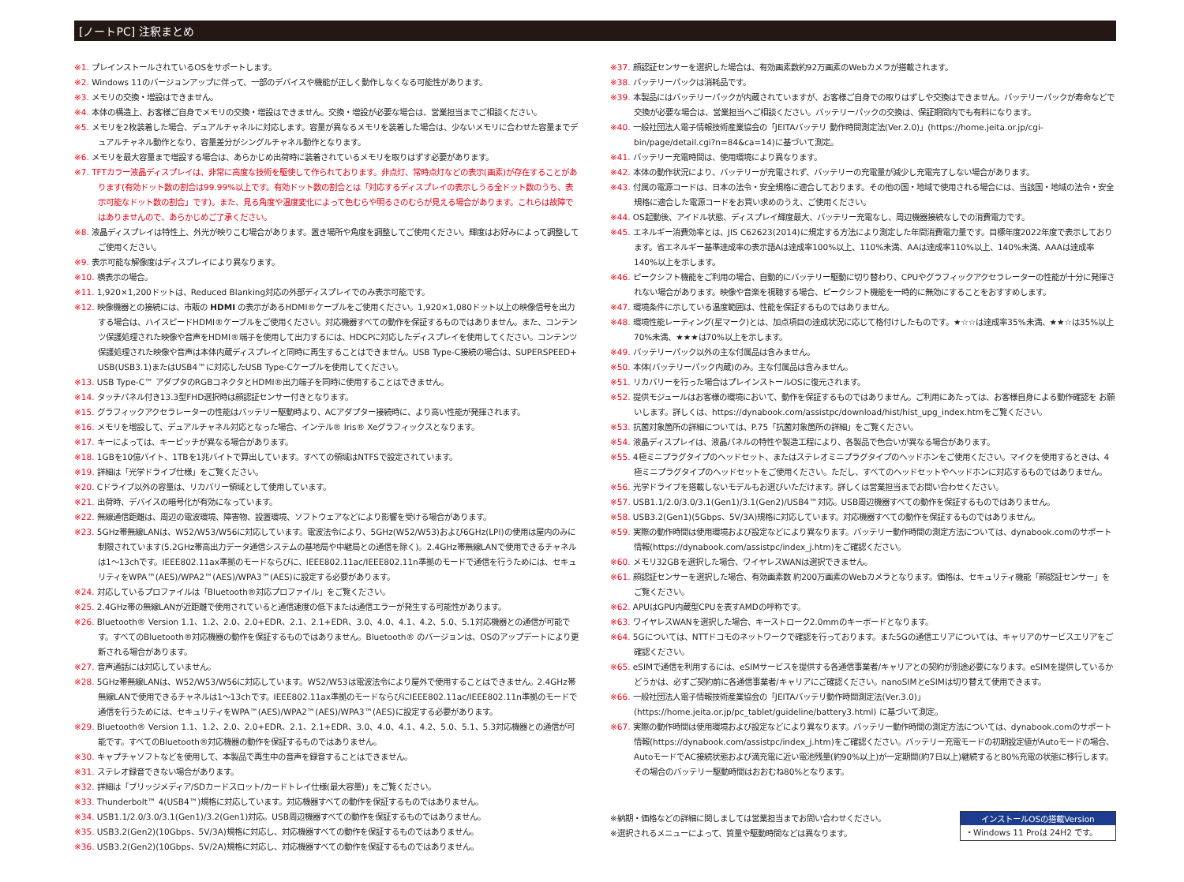[ノートPC] 注釈まとめ
※1. プレインストールされているOSをサポートします。
※2. Windows 11のバージョンアップに伴って、一部のデバイスや機能が正しく動作しなくなる可能性があります。
※3. メモリの交換・増設はできません。
※4. 本体の構造上、お客様ご自身でメモリの交換・増設はできません。交換・増設が必要な場合は、営業担当までご相談ください。
※5. メモリを2枚装着した場合、デュアルチャネルに対応します。容量が異なるメモリを装着した場合は、少ないメモリに合わせた容量までデュアルチャネル動作となり、容量差分がシングルチャネル動作となります。
※6. メモリを最大容量まで増設する場合は、あらかじめ出荷時に装着されているメモリを取りはずす必要があります。
※7. TFTカラー液晶ディスプレイは、非常に高度な技術を駆使して作られております。非点灯、常時点灯などの表示(画素)が存在することがあります(有効ドット数の割合は99.99%以上です。有効ドット数の割合とは「対応するディスプレイの表示しうる全ドット数のうち、表示可能なドット数の割合」です)。また、見る角度や温度変化によって色むらや明るさのむらが見える場合があります。これらは故障ではありませんので、あらかじめご了承ください。
※8. 液晶ディスプレイは特性上、外光が映りこむ場合があります。置き場所や角度を調整してご使用ください。輝度はお好みによって調整してご使用ください。
※9. 表示可能な解像度はディスプレイにより異なります。
※10. 横表示の場合。
※11. 1,920×1,200ドットは、Reduced Blanking対応の外部ディスプレイでのみ表示可能です。
※12. 映像機器との接続には、市販の HDMI の表示があるHDMI®ケーブルをご使用ください。1,920×1,080ドット以上の映像信号を出力する場合は、ハイスピードHDMI®ケーブルをご使用ください。対応機器すべての動作を保証するものではありません。また、コンテンツ保護処理された映像や音声をHDMI®端子を使用して出力するには、HDCPに対応したディスプレイを使用してください。コンテンツ保護処理された映像や音声は本体内蔵ディスプレイと同時に再生することはできません。USB Type-C接続の場合は、SUPERSPEED+ USB(USB3.1)またはUSB4™に対応したUSB Type-Cケーブルを使用してください。
※13. USB Type-C™ アダプタのRGBコネクタとHDMI®出力端子を同時に使用することはできません。
※14. タッチパネル付き13.3型FHD選択時は顔認証センサー付きとなります。
※15. グラフィックアクセラレーターの性能はバッテリー駆動時より、ACアダプター接続時に、より高い性能が発揮されます。
※16. メモリを増設して、デュアルチャネル対応となった場合、インテル® Iris® Xeグラフィックスとなります。
※17. キーによっては、キーピッチが異なる場合があります。
※18. 1GBを10億バイト、1TBを1兆バイトで算出しています。すべての領域はNTFSで設定されています。
※19. 詳細は「光学ドライブ仕様」をご覧ください。
※20. Cドライブ以外の容量は、リカバリー領域として使用しています。
※21. 出荷時、デバイスの暗号化が有効になっています。
※22. 無線通信距離は、周辺の電波環境、障害物、設置環境、ソフトウェアなどにより影響を受ける場合があります。
※23. 5GHz帯無線LANは、W52/W53/W56に対応しています。電波法令により、5GHz(W52/W53)および6GHz(LPI)の使用は屋内のみに制限されています(5.2GHz帯高出力データ通信システムの基地局や中継局との通信を除く)。2.4GHz帯無線LANで使用できるチャネルは1〜13chです。IEEE802.11ax準拠のモードならびに、IEEE802.11ac/IEEE802.11n準拠のモードで通信を行うためには、セキュリティをWPA™(AES)/WPA2™(AES)/WPA3™(AES)に設定する必要があります。
※24. 対応しているプロファイルは「Bluetooth®対応プロファイル」をご覧ください。
※25. 2.4GHz帯の無線LANが近距離で使用されていると通信速度の低下または通信エラーが発生する可能性があります。
※26. Bluetooth® Version 1.1、1.2、2.0、2.0+EDR、2.1、2.1+EDR、3.0、4.0、4.1、4.2、5.0、5.1対応機器との通信が可能です。すべてのBluetooth®対応機器の動作を保証するものではありません。Bluetooth® のバージョンは、OSのアップデートにより更新される場合があります。
※27. 音声通話には対応していません。
※28. 5GHz帯無線LANは、W52/W53/W56に対応しています。W52/W53は電波法令により屋外で使用することはできません。2.4GHz帯無線LANで使用できるチャネルは1〜13chです。IEEE802.11ax準拠のモードならびにIEEE802.11ac/IEEE802.11n準拠のモードで通信を行うためには、セキュリティをWPA™(AES)/WPA2™(AES)/WPA3™(AES)に設定する必要があります。
※29. Bluetooth® Version 1.1、1.2、2.0、2.0+EDR、2.1、2.1+EDR、3.0、4.0、4.1、4.2、5.0、5.1、5.3対応機器との通信が可能です。すべてのBluetooth®対応機器の動作を保証するものではありません。
※30. キャプチャソフトなどを使用して、本製品で再生中の音声を録音することはできません。
※31. ステレオ録音できない場合があります。
※32. 詳細は「ブリッジメディア/SDカードスロット/カードトレイ仕様(最大容量)」をご覧ください。
※33. Thunderbolt™ 4(USB4™)規格に対応しています。対応機器すべての動作を保証するものではありません。
※34. USB1.1/2.0/3.0/3.1(Gen1)/3.2(Gen1)対応。USB周辺機器すべての動作を保証するものではありません。
※35. USB3.2(Gen2)(10Gbps、5V/3A)規格に対応し、対応機器すべての動作を保証するものではありません。
※36. USB3.2(Gen2)(10Gbps、5V/2A)規格に対応し、対応機器すべての動作を保証するものではありません。
※37. 顔認証センサーを選択した場合は、有効画素数約92万画素のWebカメラが搭載されます。
※38. バッテリーパックは消耗品です。
※39. 本製品にはバッテリーパックが内蔵されていますが、お客様ご自身での取りはずしや交換はできません。バッテリーパックが寿命などで交換が必要な場合は、営業担当へご相談ください。バッテリーパックの交換は、保証期間内でも有料になります。
※40. 一般社団法人電子情報技術産業協会の「JEITAバッテリ 動作時間測定法(Ver.2.0)」(https://home.jeita.or.jp/cgi-bin/page/detail.cgi?n=84&ca=14)に基づいて測定。
※41. バッテリー充電時間は、使用環境により異なります。
※42. 本体の動作状況により、バッテリーが充電されず、バッテリーの充電量が減少し充電完了しない場合があります。
※43. 付属の電源コードは、日本の法令・安全規格に適合しております。その他の国・地域で使用される場合には、当該国・地域の法令・安全規格に適合した電源コードをお買い求めのうえ、ご使用ください。
※44. OS起動後、アイドル状態、ディスプレイ輝度最大、バッテリー充電なし、周辺機器接続なしでの消費電力です。
※45. エネルギー消費効率とは、JIS C62623(2014)に規定する方法により測定した年間消費電力量です。目標年度2022年度で表示しております。省エネルギー基準達成率の表示語Aは達成率100%以上、110%未満、AAは達成率110%以上、140%未満、AAAは達成率140%以上を示します。
※46. ピークシフト機能をご利用の場合、自動的にバッテリー駆動に切り替わり、CPUやグラフィックアクセラレーターの性能が十分に発揮されない場合があります。映像や音楽を視聴する場合、ピークシフト機能を一時的に無効にすることをおすすめします。
※47. 環境条件に示している温度範囲は、性能を保証するものではありません。
※48. 環境性能レーティング(星マーク)とは、加点項目の達成状況に応じて格付けしたものです。★☆☆は達成率35%未満、★★☆は35%以上70%未満、★★★は70%以上を示します。
※49. バッテリーパック以外の主な付属品は含みません。
※50. 本体(バッテリーパック内蔵)のみ。主な付属品は含みません。
※51. リカバリーを行った場合はプレインストールOSに復元されます。
※52. 提供モジュールはお客様の環境において、動作を保証するものではありません。ご利用にあたっては、お客様自身による動作確認を お願いします。詳しくは、https://dynabook.com/assistpc/download/hist/hist_upg_index.htmをご覧ください。
※53. 抗菌対象箇所の詳細については、P.75「抗菌対象箇所の詳細」をご覧ください。
※54. 液晶ディスプレイは、液晶パネルの特性や製造工程により、各製品で色合いが異なる場合があります。
※55. 4極ミニプラグタイプのヘッドセット、またはステレオミニプラグタイプのヘッドホンをご使用ください。マイクを使用するときは、4極ミニプラグタイプのヘッドセットをご使用ください。ただし、すべてのヘッドセットやヘッドホンに対応するものではありません。
※56. 光学ドライブを搭載しないモデルもお選びいただけます。詳しくは営業担当までお問い合わせください。
※57. USB1.1/2.0/3.0/3.1(Gen1)/3.1(Gen2)/USB4™対応。USB周辺機器すべての動作を保証するものではありません。
※58. USB3.2(Gen1)(5Gbps、5V/3A)規格に対応しています。対応機器すべての動作を保証するものではありません。
※59. 実際の動作時間は使用環境および設定などにより異なります。バッテリー動作時間の測定方法については、dynabook.comのサポート情報(https://dynabook.com/assistpc/index_j.htm)をご確認ください。
※60. メモリ32GBを選択した場合、ワイヤレスWANは選択できません。
※61. 顔認証センサーを選択した場合、有効画素数 約200万画素のWebカメラとなります。価格は、セキュリティ機能「顔認証センサー」をご覧ください。
※62. APUはGPU内蔵型CPUを表すAMDの呼称です。
※63. ワイヤレスWANを選択した場合、キーストローク2.0mmのキーボードとなります。
※64. 5Gについては、NTTドコモのネットワークで確認を行っております。また5Gの通信エリアについては、キャリアのサービスエリアをご確認ください。
※65. eSIMで通信を利用するには、eSIMサービスを提供する各通信事業者/キャリアとの契約が別途必要になります。eSIMを提供しているかどうかは、必ずご契約前に各通信事業者/キャリアにご確認ください。nanoSIMとeSIMは切り替えて使用できます。
※66. 一般社団法人電子情報技術産業協会の「JEITAバッテリ動作時間測定法(Ver.3.0)」(https://home.jeita.or.jp/pc_tablet/guideline/battery3.html) に基づいて測定。
※67. 実際の動作時間は使用環境および設定などにより異なります。バッテリー動作時間の測定方法については、dynabook.comのサポート情報(https://dynabook.com/assistpc/index_j.htm)をご確認ください。バッテリー充電モードの初期設定値がAutoモードの場合、AutoモードでAC接続状態および満充電に近い電池残量(約90%以上)が一定期間(約7日以上)継続すると80%充電の状態に移行します。その場合のバッテリー駆動時間はおおむね80%となります。
※納期・価格などの詳細に関しましては営業担当までお問い合わせください。
※選択されるメニューによって、質量や駆動時間などは異なります。
インストールOSの搭載Version
・Windows 11 Proは 24H2 です。